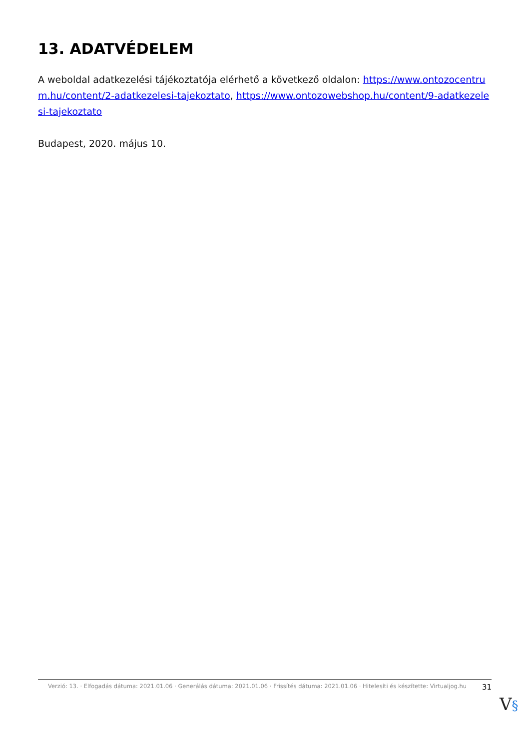13. ADATVÉDELEM
A weboldal adatkezelési tájékoztatója elérhető a következő oldalon: https://www.ontozocentrum.hu/content/2-adatkezelesi-tajekoztato, https://www.ontozowebshop.hu/content/9-adatkezelesi-tajekoztato
Budapest, 2020. május 10.
Verzió: 13. · Elfogadás dátuma: 2021.01.06 · Generálás dátuma: 2021.01.06 · Frissítés dátuma: 2021.01.06 · Hitelesíti és készítette: Virtualjog.hu
31
V§